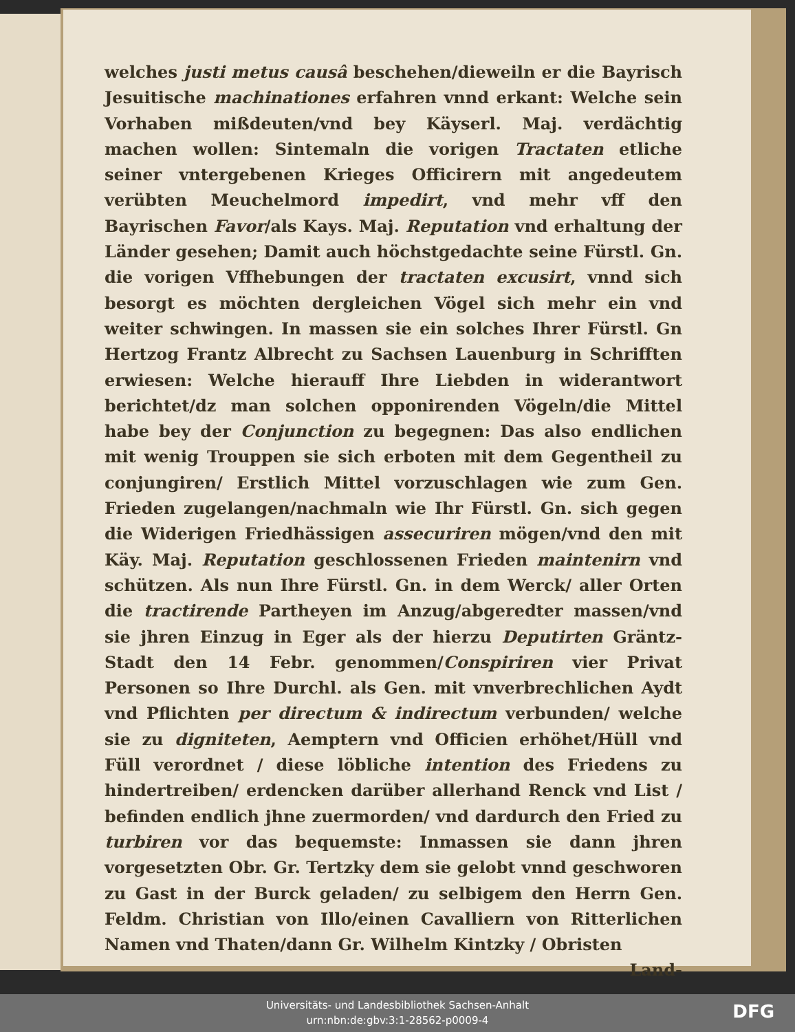welches justi metus causâ beschehen/dieweiln er die Bayrisch Jesuitische machinationes erfahren vnnd erkant: Welche sein Vorhaben mißdeuten/vnd bey Käyserl. Maj. verdächtig machen wollen: Sintemaln die vorigen Tractaten etliche seiner vntergebenen Krieges Officirern mit angedeutem verübten Meuchelmord impedirt, vnd mehr vff den Bayrischen Favor/als Kays. Maj. Reputation vnd erhaltung der Länder gesehen; Damit auch höchstgedachte seine Fürstl. Gn. die vorigen Vffhebungen der tractaten excusirt, vnnd sich besorgt es möchten dergleichen Vögel sich mehr ein vnd weiter schwingen. In massen sie ein solches Ihrer Fürstl. Gn Hertzog Frantz Albrecht zu Sachsen Lauenburg in Schrifften erwiesen: Welche hierauff Ihre Liebden in widerantwort berichtet/dz man solchen opponirenden Vögeln/die Mittel habe bey der Conjunction zu begegnen: Das also endlichen mit wenig Trouppen sie sich erboten mit dem Gegentheil zu conjungiren/ Erstlich Mittel vorzuschlagen wie zum Gen. Frieden zugelangen/nachmaln wie Ihr Fürstl. Gn. sich gegen die Widerigen Friedhässigen assecuriren mögen/vnd den mit Käy. Maj. Reputation geschlossenen Frieden maintenirn vnd schützen. Als nun Ihre Fürstl. Gn. in dem Werck/ aller Orten die tractirende Partheyen im Anzug/abgeredter massen/vnd sie jhren Einzug in Eger als der hierzu Deputirten Gräntz-Stadt den 14 Febr. genommen/Conspiriren vier Privat Personen so Ihre Durchl. als Gen. mit vnverbrechlichen Aydt vnd Pflichten per directum & indirectum verbunden/ welche sie zu digniteten, Aemptern vnd Officien erhöhet/Hüll vnd Füll verordnet / diese löbliche intention des Friedens zu hindertreiben/ erdencken darüber allerhand Renck vnd List / befinden endlich jhne zuermorden/ vnd dardurch den Fried zu turbiren vor das bequemste: Inmassen sie dann jhren vorgesetzten Obr. Gr. Tertzky dem sie gelobt vnnd geschworen zu Gast in der Burck geladen/ zu selbigem den Herrn Gen. Feldm. Christian von Illo/einen Cavalliern von Ritterlichen Namen vnd Thaten/dann Gr. Wilhelm Kintzky / Obristen
Land-
Universitäts- und Landesbibliothek Sachsen-Anhalt
urn:nbn:de:gbv:3:1-28562-p0009-4
DFG